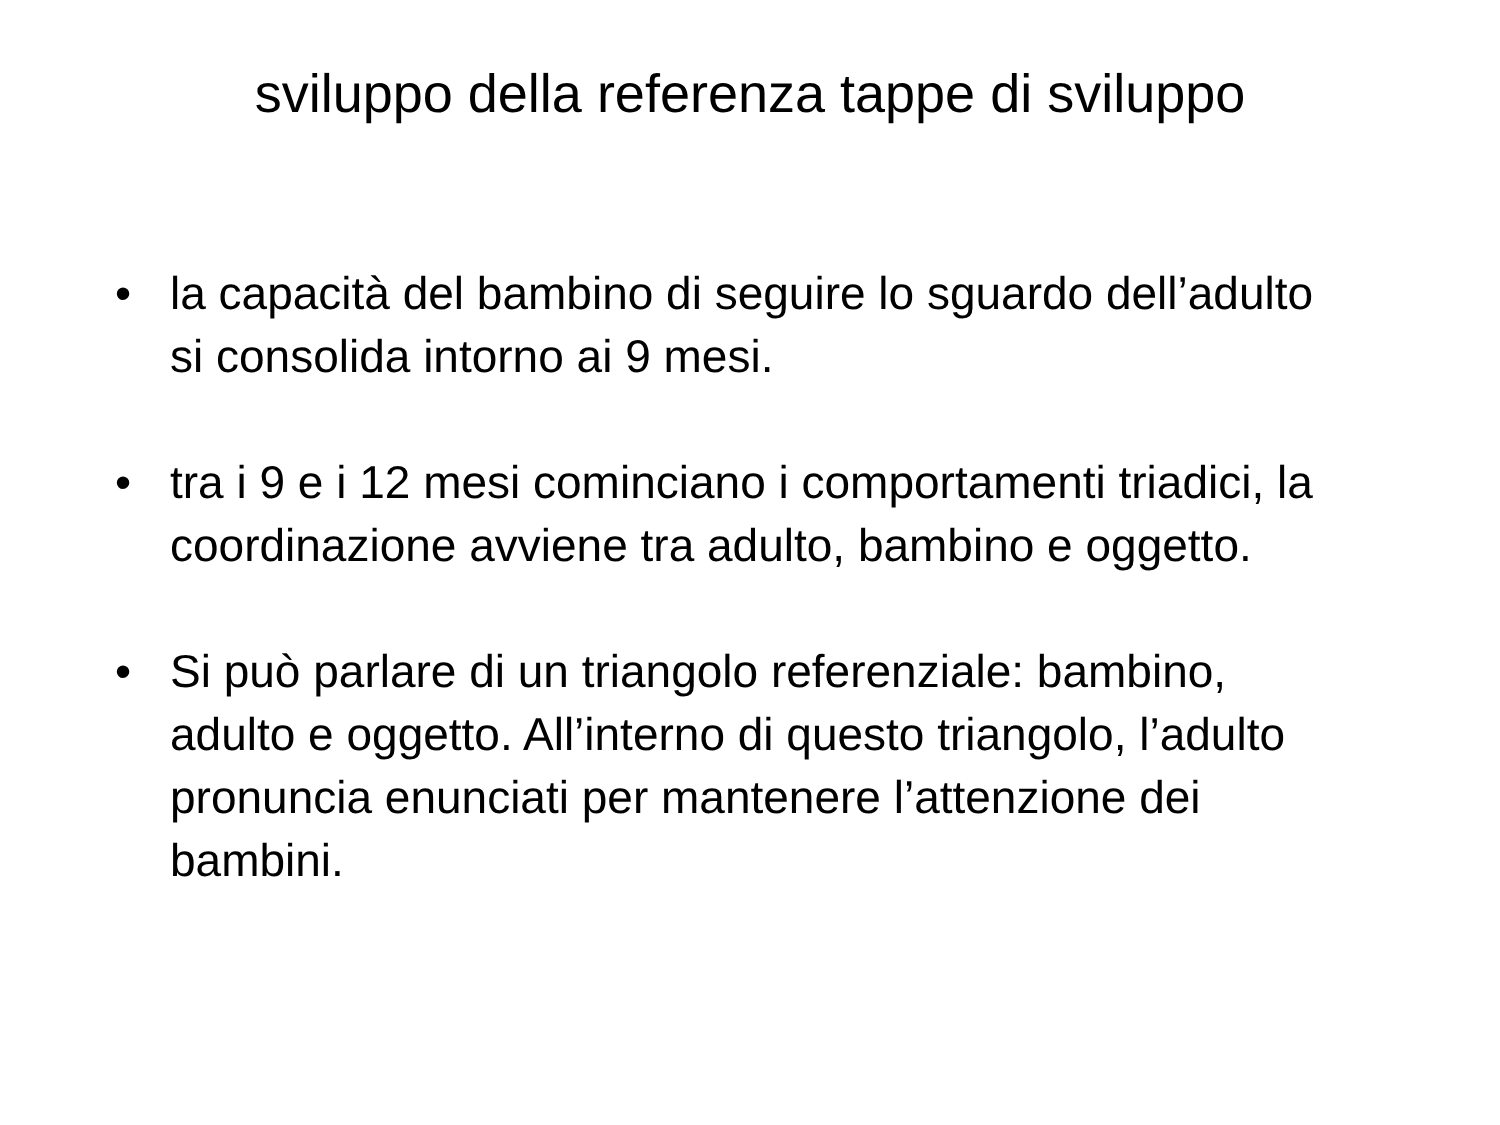sviluppo della referenza tappe di sviluppo
• la capacità del bambino di seguire lo sguardo dell’adulto si consolida intorno ai 9 mesi.
• tra i 9 e i 12 mesi cominciano i comportamenti triadici, la coordinazione avviene tra adulto, bambino e oggetto.
• Si può parlare di un triangolo referenziale: bambino, adulto e oggetto. All’interno di questo triangolo, l’adulto pronuncia enunciati per mantenere l’attenzione dei bambini.